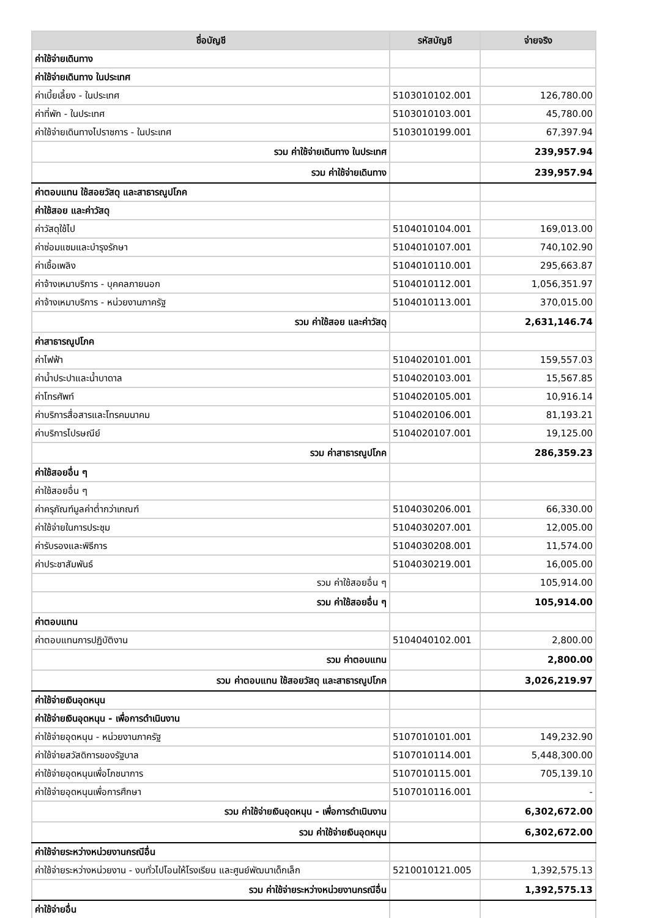| ชื่อบัญชี | รหัสบัญชี | จ่ายจริง |
| --- | --- | --- |
| ค่าใช้จ่ายเดินทาง | | |
| ค่าใช้จ่ายเดินทาง ในประเทศ | | |
| ค่าเบี้ยเลี้ยง - ในประเทศ | 5103010102.001 | 126,780.00 |
| ค่าที่พัก - ในประเทศ | 5103010103.001 | 45,780.00 |
| ค่าใช้จ่ายเดินทางไปราชการ - ในประเทศ | 5103010199.001 | 67,397.94 |
| รวม ค่าใช้จ่ายเดินทาง ในประเทศ | | 239,957.94 |
| รวม ค่าใช้จ่ายเดินทาง | | 239,957.94 |
| ค่าตอบแทน ใช้สอยวัสดุ และสาธารณูปโภค | | |
| ค่าใช้สอย และค่าวัสดุ | | |
| ค่าวัสดุใช้ไป | 5104010104.001 | 169,013.00 |
| ค่าซ่อมแซมและบำรุงรักษา | 5104010107.001 | 740,102.90 |
| ค่าเชื้อเพลิง | 5104010110.001 | 295,663.87 |
| ค่าจ้างเหมาบริการ - บุคคลภายนอก | 5104010112.001 | 1,056,351.97 |
| ค่าจ้างเหมาบริการ - หน่วยงานภาครัฐ | 5104010113.001 | 370,015.00 |
| รวม ค่าใช้สอย และค่าวัสดุ | | 2,631,146.74 |
| ค่าสาธารณูปโภค | | |
| ค่าไฟฟ้า | 5104020101.001 | 159,557.03 |
| ค่าน้ำประปาและน้ำบาดาล | 5104020103.001 | 15,567.85 |
| ค่าโทรศัพท์ | 5104020105.001 | 10,916.14 |
| ค่าบริการสื่อสารและโทรคมนาคม | 5104020106.001 | 81,193.21 |
| ค่าบริการไปรษณีย์ | 5104020107.001 | 19,125.00 |
| รวม ค่าสาธารณูปโภค | | 286,359.23 |
| ค่าใช้สอยอื่น ๆ | | |
| ค่าใช้สอยอื่น ๆ | | |
| ค่าครุภัณฑ์มูลค่าต่ำกว่าเกณฑ์ | 5104030206.001 | 66,330.00 |
| ค่าใช้จ่ายในการประชุม | 5104030207.001 | 12,005.00 |
| ค่ารับรองและพิธีการ | 5104030208.001 | 11,574.00 |
| ค่าประชาสัมพันธ์ | 5104030219.001 | 16,005.00 |
| รวม ค่าใช้สอยอื่น ๆ | | 105,914.00 |
| รวม ค่าใช้สอยอื่น ๆ | | 105,914.00 |
| ค่าตอบแทน | | |
| ค่าตอบแทนการปฏิบัติงาน | 5104040102.001 | 2,800.00 |
| รวม ค่าตอบแทน | | 2,800.00 |
| รวม ค่าตอบแทน ใช้สอยวัสดุ และสาธารณูปโภค | | 3,026,219.97 |
| ค่าใช้จ่ายเงินอุดหนุน | | |
| ค่าใช้จ่ายเงินอุดหนุน - เพื่อการดำเนินงาน | | |
| ค่าใช้จ่ายอุดหนุน - หน่วยงานภาครัฐ | 5107010101.001 | 149,232.90 |
| ค่าใช้จ่ายสวัสดิการของรัฐบาล | 5107010114.001 | 5,448,300.00 |
| ค่าใช้จ่ายอุดหนุนเพื่อโภชนาการ | 5107010115.001 | 705,139.10 |
| ค่าใช้จ่ายอุดหนุนเพื่อการศึกษา | 5107010116.001 | - |
| รวม ค่าใช้จ่ายเงินอุดหนุน - เพื่อการดำเนินงาน | | 6,302,672.00 |
| รวม ค่าใช้จ่ายเงินอุดหนุน | | 6,302,672.00 |
| ค่าใช้จ่ายระหว่างหน่วยงานกรณีอื่น | | |
| ค่าใช้จ่ายระหว่างหน่วยงาน - งบทั่วไปโอนให้โรงเรียน และศูนย์พัฒนาเด็กเล็ก | 5210010121.005 | 1,392,575.13 |
| รวม ค่าใช้จ่ายระหว่างหน่วยงานกรณีอื่น | | 1,392,575.13 |
| ค่าใช้จ่ายอื่น | | |